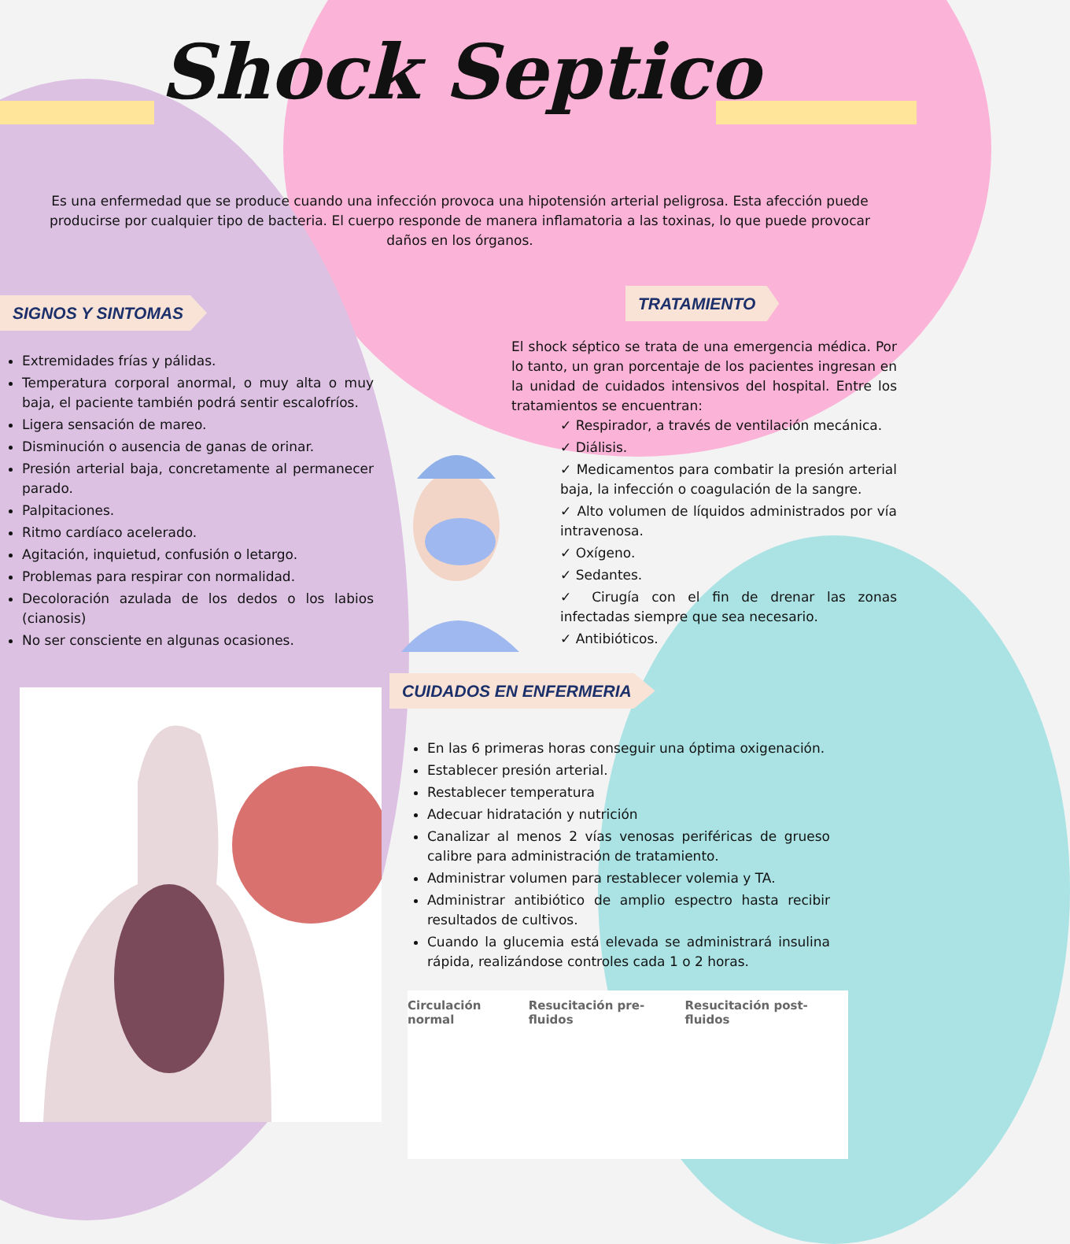Shock Septico
Es una enfermedad que se produce cuando una infección provoca una hipotensión arterial peligrosa. Esta afección puede producirse por cualquier tipo de bacteria. El cuerpo responde de manera inflamatoria a las toxinas, lo que puede provocar daños en los órganos.
SIGNOS Y SINTOMAS
Extremidades frías y pálidas.
Temperatura corporal anormal, o muy alta o muy baja, el paciente también podrá sentir escalofríos.
Ligera sensación de mareo.
Disminución o ausencia de ganas de orinar.
Presión arterial baja, concretamente al permanecer parado.
Palpitaciones.
Ritmo cardíaco acelerado.
Agitación, inquietud, confusión o letargo.
Problemas para respirar con normalidad.
Decoloración azulada de los dedos o los labios (cianosis)
No ser consciente en algunas ocasiones.
TRATAMIENTO
El shock séptico se trata de una emergencia médica. Por lo tanto, un gran porcentaje de los pacientes ingresan en la unidad de cuidados intensivos del hospital. Entre los tratamientos se encuentran:
✓ Respirador, a través de ventilación mecánica.
✓ Diálisis.
✓ Medicamentos para combatir la presión arterial baja, la infección o coagulación de la sangre.
✓ Alto volumen de líquidos administrados por vía intravenosa.
✓ Oxígeno.
✓ Sedantes.
✓ Cirugía con el fin de drenar las zonas infectadas siempre que sea necesario.
✓ Antibióticos.
CUIDADOS EN ENFERMERIA
En las 6 primeras horas conseguir una óptima oxigenación.
Establecer presión arterial.
Restablecer temperatura
Adecuar hidratación y nutrición
Canalizar al menos 2 vías venosas periféricas de grueso calibre para administración de tratamiento.
Administrar volumen para restablecer volemia y TA.
Administrar antibiótico de amplio espectro hasta recibir resultados de cultivos.
Cuando la glucemia está elevada se administrará insulina rápida, realizándose controles cada 1 o 2 horas.
Circulación normal Resucitación pre-fluidos Resucitación post-fluidos